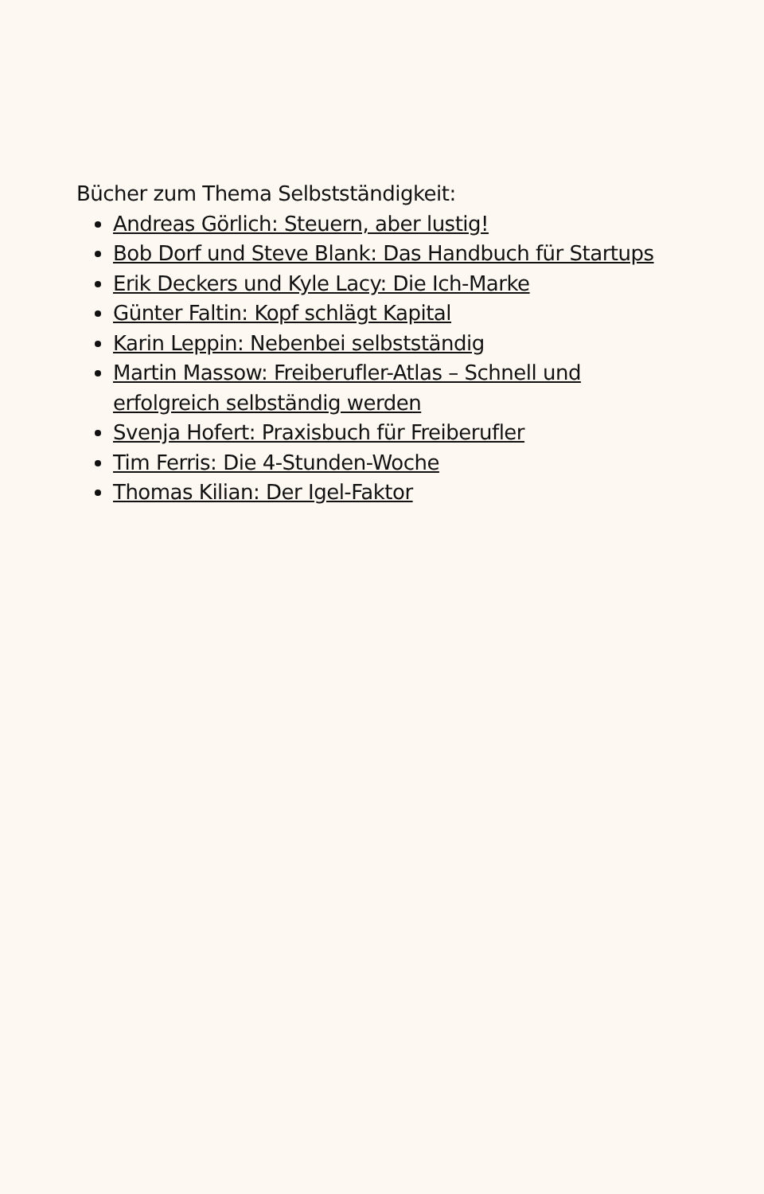Bücher zum Thema Selbstständigkeit:
Andreas Görlich: Steuern, aber lustig!
Bob Dorf und Steve Blank: Das Handbuch für Startups
Erik Deckers und Kyle Lacy: Die Ich-Marke
Günter Faltin: Kopf schlägt Kapital
Karin Leppin: Nebenbei selbstständig
Martin Massow: Freiberufler-Atlas – Schnell und erfolgreich selbständig werden
Svenja Hofert: Praxisbuch für Freiberufler
Tim Ferris: Die 4-Stunden-Woche
Thomas Kilian: Der Igel-Faktor